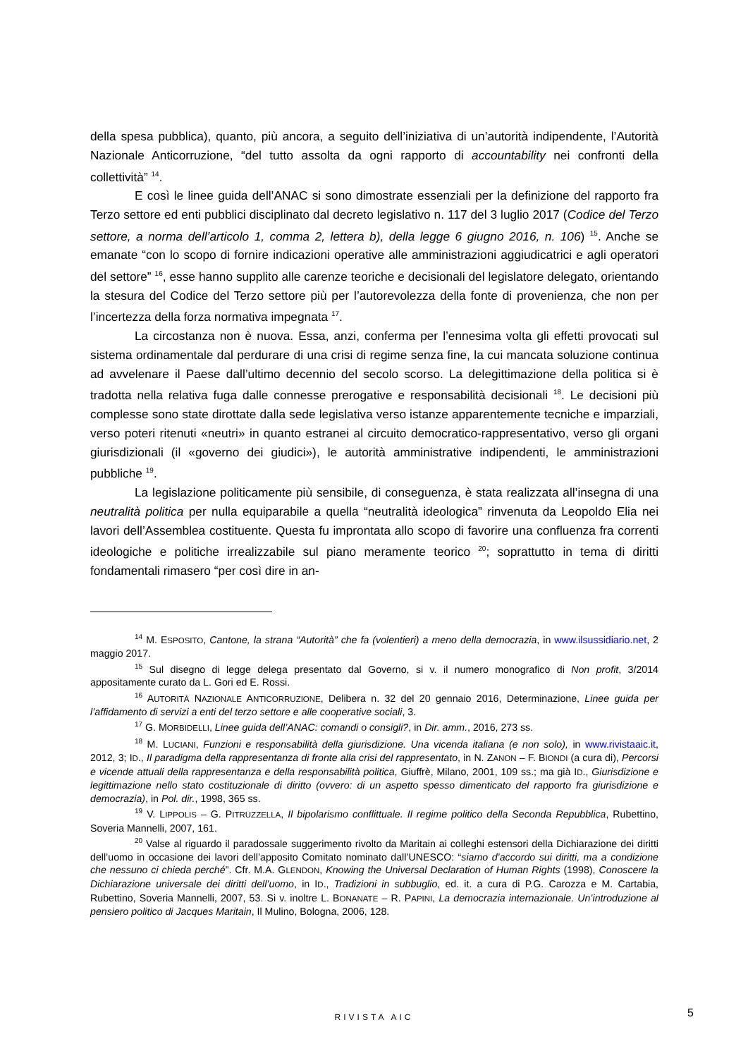della spesa pubblica), quanto, più ancora, a seguito dell’iniziativa di un’autorità indipendente, l’Autorità Nazionale Anticorruzione, “del tutto assolta da ogni rapporto di accountability nei confronti della collettività” <sup>14</sup>.
E così le linee guida dell’ANAC si sono dimostrate essenziali per la definizione del rapporto fra Terzo settore ed enti pubblici disciplinato dal decreto legislativo n. 117 del 3 luglio 2017 (Codice del Terzo settore, a norma dell’articolo 1, comma 2, lettera b), della legge 6 giugno 2016, n. 106) <sup>15</sup>. Anche se emanate “con lo scopo di fornire indicazioni operative alle amministrazioni aggiudicatrici e agli operatori del settore” <sup>16</sup>, esse hanno supplito alle carenze teoriche e decisionali del legislatore delegato, orientando la stesura del Codice del Terzo settore più per l’autorevolezza della fonte di provenienza, che non per l’incertezza della forza normativa impegnata <sup>17</sup>.
La circostanza non è nuova. Essa, anzi, conferma per l’ennesima volta gli effetti provocati sul sistema ordinamentale dal perdurare di una crisi di regime senza fine, la cui mancata soluzione continua ad avvelenare il Paese dall’ultimo decennio del secolo scorso. La delegittimazione della politica si è tradotta nella relativa fuga dalle connesse prerogative e responsabilità decisionali <sup>18</sup>. Le decisioni più complesse sono state dirottate dalla sede legislativa verso istanze apparentemente tecniche e imparziali, verso poteri ritenuti «neutri» in quanto estranei al circuito democratico-rappresentativo, verso gli organi giurisdizionali (il «governo dei giudici»), le autorità amministrative indipendenti, le amministrazioni pubbliche <sup>19</sup>.
La legislazione politicamente più sensibile, di conseguenza, è stata realizzata all’insegna di una neutralità politica per nulla equiparabile a quella “neutralità ideologica” rinvenuta da Leopoldo Elia nei lavori dell’Assemblea costituente. Questa fu improntata allo scopo di favorire una confluenza fra correnti ideologiche e politiche irrealizzabile sul piano meramente teorico <sup>20</sup>; soprattutto in tema di diritti fondamentali rimasero “per così dire in an-
<sup>14</sup> M. ESPOSITO, Cantone, la strana “Autorità” che fa (volentieri) a meno della democrazia, in www.ilsussidiario.net, 2 maggio 2017.
<sup>15</sup> Sul disegno di legge delega presentato dal Governo, si v. il numero monografico di Non profit, 3/2014 appositamente curato da L. Gori ed E. Rossi.
<sup>16</sup> AUTORITÀ NAZIONALE ANTICORRUZIONE, Delibera n. 32 del 20 gennaio 2016, Determinazione, Linee guida per l’affidamento di servizi a enti del terzo settore e alle cooperative sociali, 3.
<sup>17</sup> G. MORBIDELLI, Linee guida dell’ANAC: comandi o consigli?, in Dir. amm., 2016, 273 ss.
<sup>18</sup> M. LUCIANI, Funzioni e responsabilità della giurisdizione. Una vicenda italiana (e non solo), in www.rivistaaic.it, 2012, 3; ID., Il paradigma della rappresentanza di fronte alla crisi del rappresentato, in N. ZANON – F. BIONDI (a cura di), Percorsi e vicende attuali della rappresentanza e della responsabilità politica, Giuffrè, Milano, 2001, 109 ss.; ma già ID., Giurisdizione e legittimazione nello stato costituzionale di diritto (ovvero: di un aspetto spesso dimenticato del rapporto fra giurisdizione e democrazia), in Pol. dir., 1998, 365 ss.
<sup>19</sup> V. LIPPOLIS – G. PITRUZZELLA, Il bipolarismo conflittuale. Il regime politico della Seconda Repubblica, Rubettino, Soveria Mannelli, 2007, 161.
<sup>20</sup> Valse al riguardo il paradossale suggerimento rivolto da Maritain ai colleghi estensori della Dichiarazione dei diritti dell’uomo in occasione dei lavori dell’apposito Comitato nominato dall’UNESCO: “siamo d’accordo sui diritti, ma a condizione che nessuno ci chieda perché”. Cfr. M.A. GLENDON, Knowing the Universal Declaration of Human Rights (1998), Conoscere la Dichiarazione universale dei diritti dell’uomo, in ID., Tradizioni in subbuglio, ed. it. a cura di P.G. Carozza e M. Cartabia, Rubettino, Soveria Mannelli, 2007, 53. Si v. inoltre L. BONANATE – R. PAPINI, La democrazia internazionale. Un’introduzione al pensiero politico di Jacques Maritain, Il Mulino, Bologna, 2006, 128.
RIVISTA AIC 5